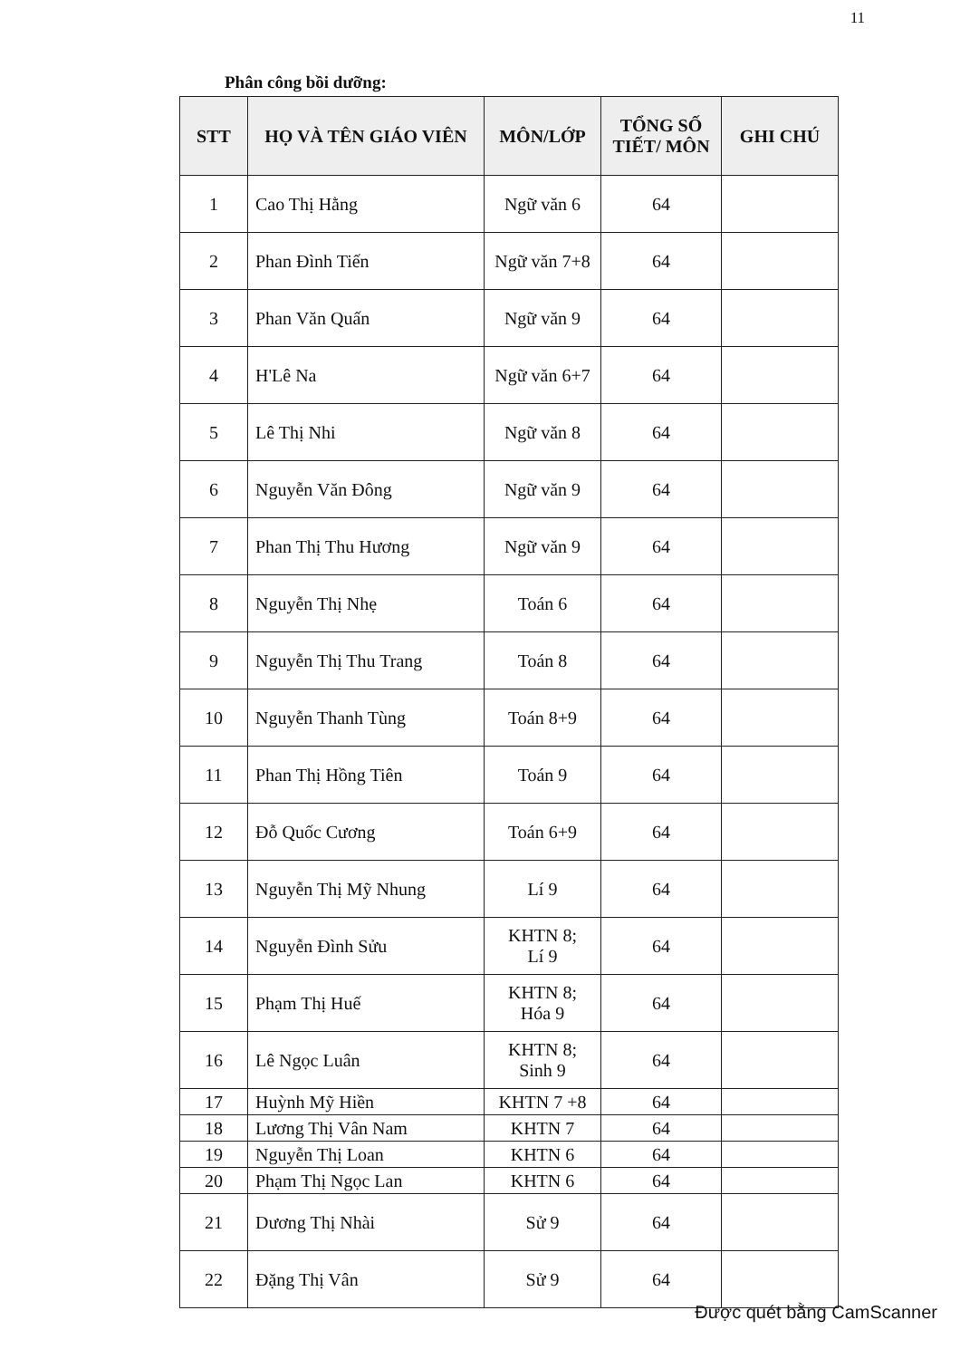11
Phân công bồi dưỡng:
| STT | HỌ VÀ TÊN GIÁO VIÊN | MÔN/LỚP | TỔNG SỐ TIẾT/ MÔN | GHI CHÚ |
| --- | --- | --- | --- | --- |
| 1 | Cao Thị Hằng | Ngữ văn 6 | 64 | |
| 2 | Phan Đình Tiến | Ngữ văn 7+8 | 64 | |
| 3 | Phan Văn Quấn | Ngữ văn 9 | 64 | |
| 4 | H'Lê Na | Ngữ văn 6+7 | 64 | |
| 5 | Lê Thị Nhi | Ngữ văn 8 | 64 | |
| 6 | Nguyễn Văn Đông | Ngữ văn 9 | 64 | |
| 7 | Phan Thị Thu Hương | Ngữ văn 9 | 64 | |
| 8 | Nguyễn Thị Nhẹ | Toán 6 | 64 | |
| 9 | Nguyễn Thị Thu Trang | Toán 8 | 64 | |
| 10 | Nguyễn Thanh Tùng | Toán 8+9 | 64 | |
| 11 | Phan Thị Hồng Tiên | Toán 9 | 64 | |
| 12 | Đỗ Quốc Cương | Toán 6+9 | 64 | |
| 13 | Nguyễn Thị Mỹ Nhung | Lí 9 | 64 | |
| 14 | Nguyễn Đình Sửu | KHTN 8; Lí 9 | 64 | |
| 15 | Phạm Thị Huế | KHTN 8; Hóa 9 | 64 | |
| 16 | Lê Ngọc Luân | KHTN 8; Sinh 9 | 64 | |
| 17 | Huỳnh Mỹ Hiền | KHTN 7 +8 | 64 | |
| 18 | Lương Thị Vân Nam | KHTN 7 | 64 | |
| 19 | Nguyễn Thị Loan | KHTN 6 | 64 | |
| 20 | Phạm Thị Ngọc Lan | KHTN 6 | 64 | |
| 21 | Dương Thị Nhài | Sử 9 | 64 | |
| 22 | Đặng Thị Vân | Sử 9 | 64 | |
Được quét bằng CamScanner